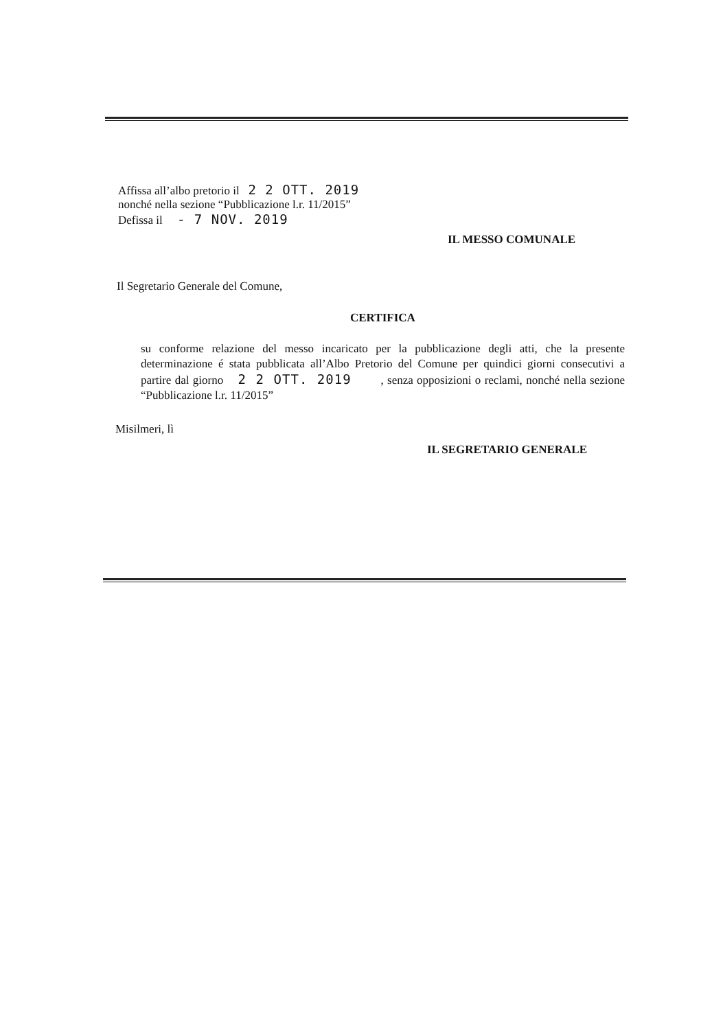Affissa all’albo pretorio il 2 2 OTT. 2019
nonché nella sezione “Pubblicazione l.r. 11/2015”
Defissa il - 7 NOV. 2019
IL MESSO COMUNALE
Il Segretario Generale del Comune,
CERTIFICA
su conforme relazione del messo incaricato per la pubblicazione degli atti, che la presente determinazione é stata pubblicata all’Albo Pretorio del Comune per quindici giorni consecutivi a partire dal giorno 2 2 OTT. 2019 , senza opposizioni o reclami, nonché nella sezione “Pubblicazione l.r. 11/2015”
Misilmeri, lì
IL SEGRETARIO GENERALE